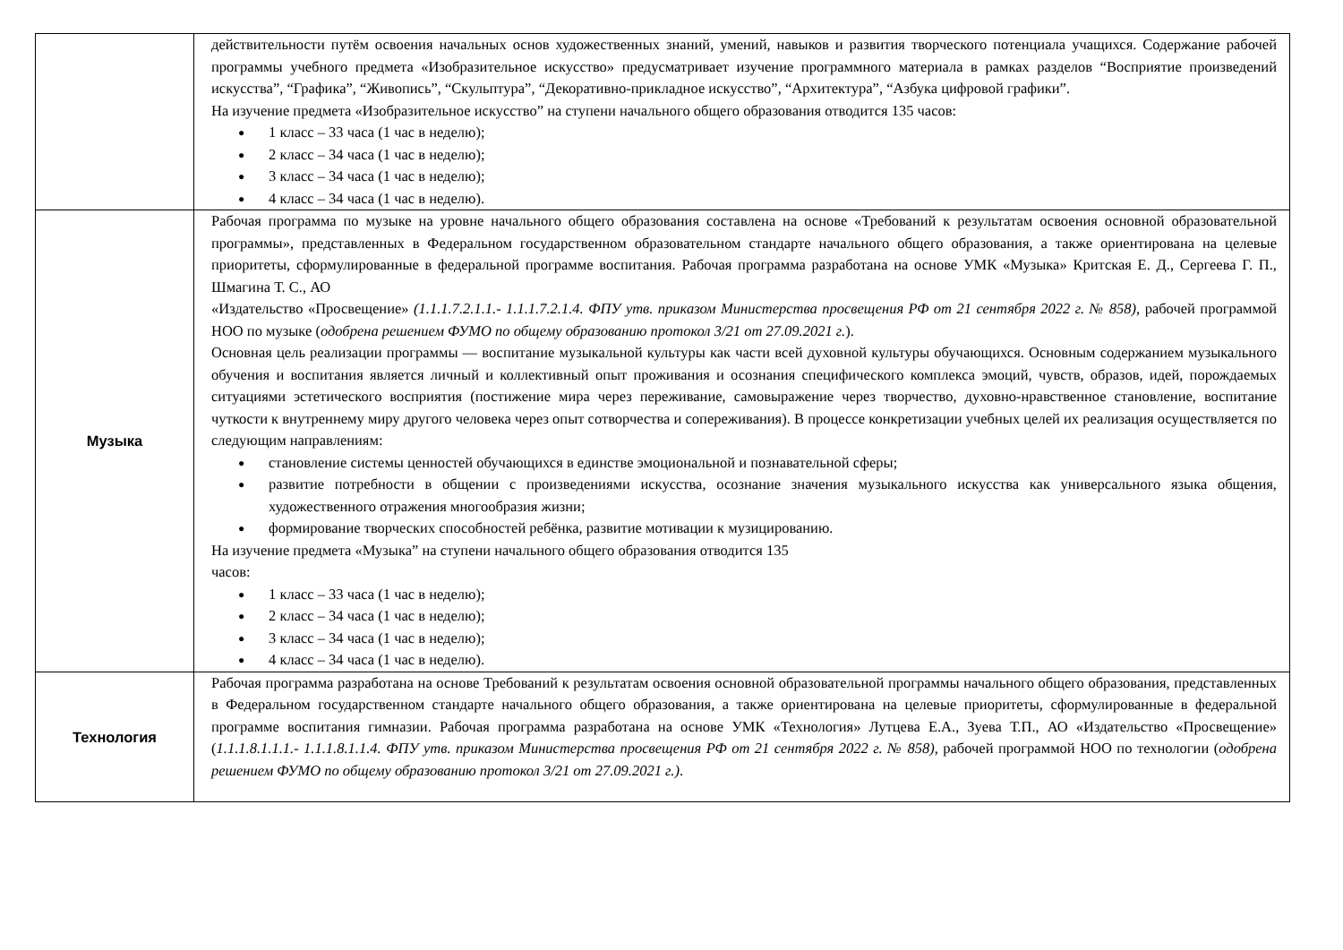| | действительности путём освоения начальных основ художественных знаний, умений, навыков и развития творческого потенциала учащихся. Содержание рабочей программы учебного предмета «Изобразительное искусство» предусматривает изучение программного материала в рамках разделов “Восприятие произведений искусства”, “Графика”, “Живопись”, “Скульптура”, “Декоративно-прикладное искусство”, “Архитектура”, “Азбука цифровой графики”. На изучение предмета «Изобразительное искусство” на ступени начального общего образования отводится 135 часов: 1 класс – 33 часа (1 час в неделю); 2 класс – 34 часа (1 час в неделю); 3 класс – 34 часа (1 час в неделю); 4 класс – 34 часа (1 час в неделю). |
| Музыка | Рабочая программа по музыке на уровне начального общего образования составлена на основе «Требований к результатам освоения основной образовательной программы», представленных в Федеральном государственном образовательном стандарте начального общего образования, а также ориентирована на целевые приоритеты, сформулированные в федеральной программе воспитания. Рабочая программа разработана на основе УМК «Музыка» Критская Е. Д., Сергеева Г. П., Шмагина Т. С., АО «Издательство «Просвещение» (1.1.1.7.2.1.1.- 1.1.1.7.2.1.4. ФПУ утв. приказом Министерства просвещения РФ от 21 сентября 2022 г. № 858), рабочей программой НОО по музыке ( одобрена решением ФУМО по общему образованию протокол 3/21 от 27.09.2021 г. ). Основная цель реализации программы — воспитание музыкальной культуры как части всей духовной культуры обучающихся. Основным содержанием музыкального обучения и воспитания является личный и коллективный опыт проживания и осознания специфического комплекса эмоций, чувств, образов, идей, порождаемых ситуациями эстетического восприятия (постижение мира через переживание, самовыражение через творчество, духовно-нравственное становление, воспитание чуткости к внутреннему миру другого человека через опыт сотворчества и сопереживания). В процессе конкретизации учебных целей их реализация осуществляется по следующим направлениям: становление системы ценностей обучающихся в единстве эмоциональной и познавательной сферы; развитие потребности в общении с произведениями искусства, осознание значения музыкального искусства как универсального языка общения, художественного отражения многообразия жизни; формирование творческих способностей ребёнка, развитие мотивации к музицированию. На изучение предмета «Музыка” на ступени начального общего образования отводится 135 часов: 1 класс – 33 часа (1 час в неделю); 2 класс – 34 часа (1 час в неделю); 3 класс – 34 часа (1 час в неделю); 4 класс – 34 часа (1 час в неделю). |
| Технология | Рабочая программа разработана на основе Требований к результатам освоения основной образовательной программы начального общего образования, представленных в Федеральном государственном стандарте начального общего образования, а также ориентирована на целевые приоритеты, сформулированные в федеральной программе воспитания гимназии. Рабочая программа разработана на основе УМК «Технология» Лутцева Е.А., Зуева Т.П., АО «Издательство «Просвещение» ( 1.1.1.8.1.1.1.- 1.1.1.8.1.1.4. ФПУ утв. приказом Министерства просвещения РФ от 21 сентября 2022 г. № 858) , рабочей программой НОО по технологии ( одобрена решением ФУМО по общему образованию протокол 3/21 от 27.09.2021 г.) . |